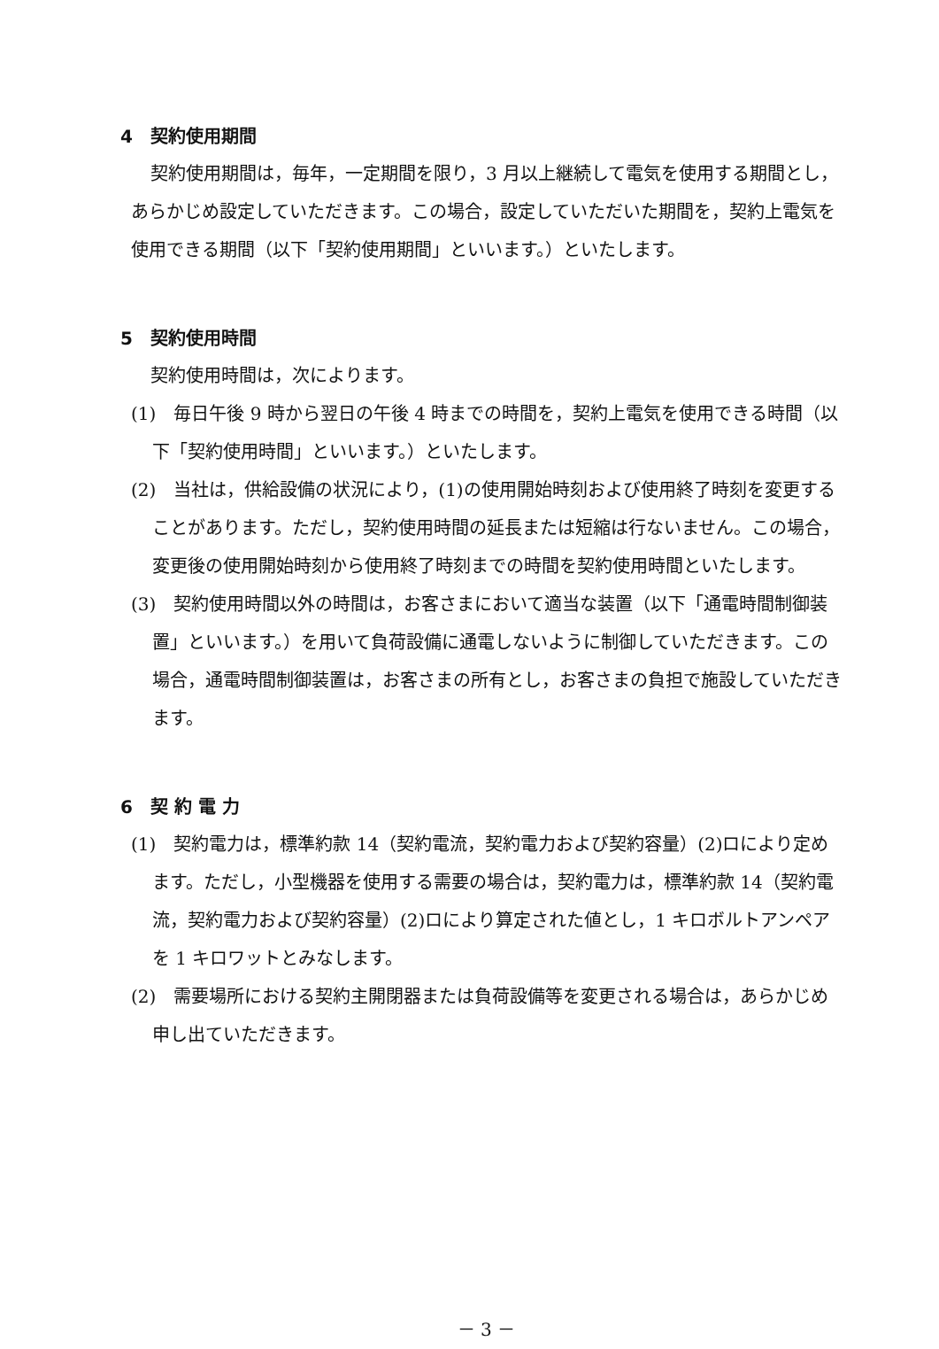4　契約使用期間
契約使用期間は，毎年，一定期間を限り，3 月以上継続して電気を使用する期間とし，あらかじめ設定していただきます。この場合，設定していただいた期間を，契約上電気を使用できる期間（以下「契約使用期間」といいます。）といたします。
5　契約使用時間
契約使用時間は，次によります。
(1)　毎日午後 9 時から翌日の午後 4 時までの時間を，契約上電気を使用できる時間（以下「契約使用時間」といいます。）といたします。
(2)　当社は，供給設備の状況により，(1)の使用開始時刻および使用終了時刻を変更することがあります。ただし，契約使用時間の延長または短縮は行ないません。この場合，変更後の使用開始時刻から使用終了時刻までの時間を契約使用時間といたします。
(3)　契約使用時間以外の時間は，お客さまにおいて適当な装置（以下「通電時間制御装置」といいます。）を用いて負荷設備に通電しないように制御していただきます。この場合，通電時間制御装置は，お客さまの所有とし，お客さまの負担で施設していただきます。
6　契 約 電 力
(1)　契約電力は，標準約款 14（契約電流，契約電力および契約容量）(2)ロにより定めます。ただし，小型機器を使用する需要の場合は，契約電力は，標準約款 14（契約電流，契約電力および契約容量）(2)ロにより算定された値とし，1 キロボルトアンペアを 1 キロワットとみなします。
(2)　需要場所における契約主開閉器または負荷設備等を変更される場合は，あらかじめ申し出ていただきます。
－ 3 －